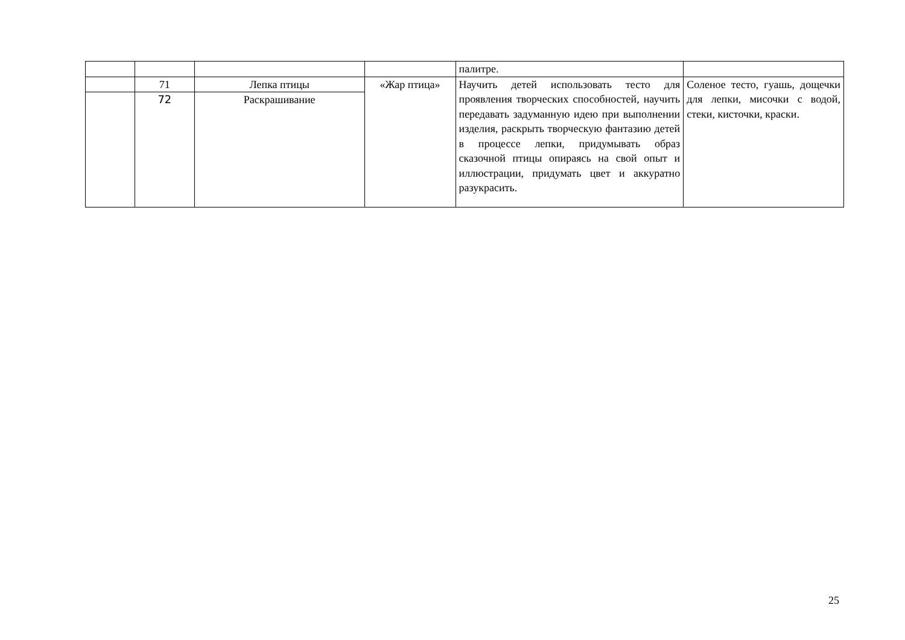| | | | | палитре. | |
| | 71 | Лепка птицы | «Жар птица» | Научить детей использовать тесто для проявления творческих способностей, научить передавать задуманную идею при выполнении изделия, раскрыть творческую фантазию детей в процессе лепки, придумывать образ сказочной птицы опираясь на свой опыт и иллюстрации, придумать цвет и аккуратно разукрасить. | Соленое тесто, гуашь, дощечки для лепки, мисочки с водой, стеки, кисточки, краски. |
| | 72 | Раскрашивание | | | |
25